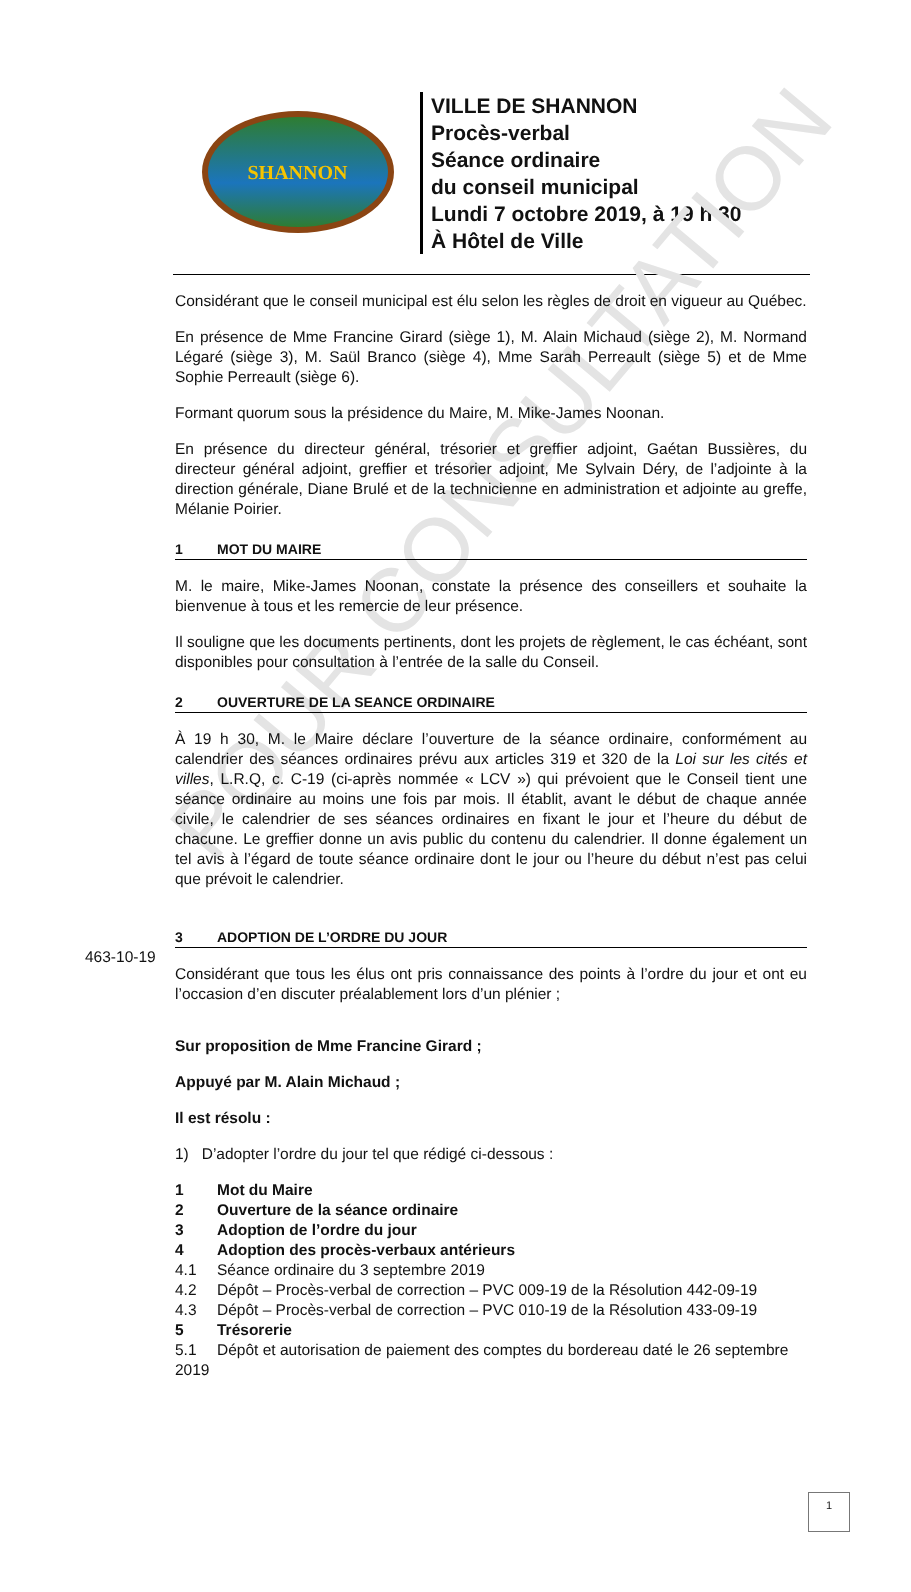POUR CONSULTATION
SHANNON
VILLE DE SHANNON
Procès-verbal
Séance ordinaire
du conseil municipal
Lundi 7 octobre 2019, à 19 h 30
À Hôtel de Ville
Considérant que le conseil municipal est élu selon les règles de droit en vigueur au Québec.
En présence de Mme Francine Girard (siège 1), M. Alain Michaud (siège 2), M. Normand Légaré (siège 3), M. Saül Branco (siège 4), Mme Sarah Perreault (siège 5) et de Mme Sophie Perreault (siège 6).
Formant quorum sous la présidence du Maire, M. Mike-James Noonan.
En présence du directeur général, trésorier et greffier adjoint, Gaétan Bussières, du directeur général adjoint, greffier et trésorier adjoint, Me Sylvain Déry, de l’adjointe à la direction générale, Diane Brulé et de la technicienne en administration et adjointe au greffe, Mélanie Poirier.
1 MOT DU MAIRE
M. le maire, Mike-James Noonan, constate la présence des conseillers et souhaite la bienvenue à tous et les remercie de leur présence.
Il souligne que les documents pertinents, dont les projets de règlement, le cas échéant, sont disponibles pour consultation à l’entrée de la salle du Conseil.
2 OUVERTURE DE LA SEANCE ORDINAIRE
À 19 h 30, M. le Maire déclare l’ouverture de la séance ordinaire, conformément au calendrier des séances ordinaires prévu aux articles 319 et 320 de la Loi sur les cités et villes, L.R.Q, c. C-19 (ci-après nommée « LCV ») qui prévoient que le Conseil tient une séance ordinaire au moins une fois par mois. Il établit, avant le début de chaque année civile, le calendrier de ses séances ordinaires en fixant le jour et l’heure du début de chacune. Le greffier donne un avis public du contenu du calendrier. Il donne également un tel avis à l’égard de toute séance ordinaire dont le jour ou l’heure du début n’est pas celui que prévoit le calendrier.
3 ADOPTION DE L’ORDRE DU JOUR
463-10-19
Considérant que tous les élus ont pris connaissance des points à l’ordre du jour et ont eu l’occasion d’en discuter préalablement lors d’un plénier ;
Sur proposition de Mme Francine Girard ;
Appuyé par M. Alain Michaud ;
Il est résolu :
1) D’adopter l’ordre du jour tel que rédigé ci-dessous :
1 Mot du Maire
2 Ouverture de la séance ordinaire
3 Adoption de l’ordre du jour
4 Adoption des procès-verbaux antérieurs
4.1 Séance ordinaire du 3 septembre 2019
4.2 Dépôt – Procès-verbal de correction – PVC 009-19 de la Résolution 442-09-19
4.3 Dépôt – Procès-verbal de correction – PVC 010-19 de la Résolution 433-09-19
5 Trésorerie
5.1 Dépôt et autorisation de paiement des comptes du bordereau daté le 26 septembre 2019
1